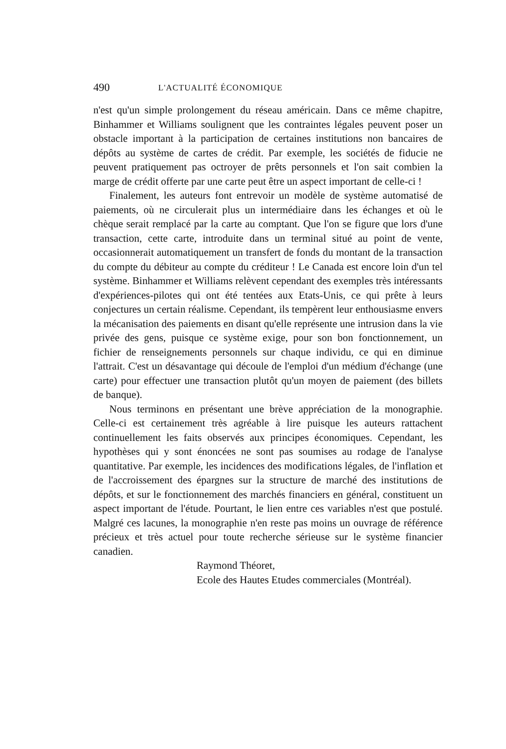490 L'ACTUALITÉ ÉCONOMIQUE
n'est qu'un simple prolongement du réseau américain. Dans ce même chapitre, Binhammer et Williams soulignent que les contraintes légales peuvent poser un obstacle important à la participation de certaines institutions non bancaires de dépôts au système de cartes de crédit. Par exemple, les sociétés de fiducie ne peuvent pratiquement pas octroyer de prêts personnels et l'on sait combien la marge de crédit offerte par une carte peut être un aspect important de celle-ci !
Finalement, les auteurs font entrevoir un modèle de système automatisé de paiements, où ne circulerait plus un intermédiaire dans les échanges et où le chèque serait remplacé par la carte au comptant. Que l'on se figure que lors d'une transaction, cette carte, introduite dans un terminal situé au point de vente, occasionnerait automatiquement un transfert de fonds du montant de la transaction du compte du débiteur au compte du créditeur ! Le Canada est encore loin d'un tel système. Binhammer et Williams relèvent cependant des exemples très intéressants d'expériences-pilotes qui ont été tentées aux Etats-Unis, ce qui prête à leurs conjectures un certain réalisme. Cependant, ils tempèrent leur enthousiasme envers la mécanisation des paiements en disant qu'elle représente une intrusion dans la vie privée des gens, puisque ce système exige, pour son bon fonctionnement, un fichier de renseignements personnels sur chaque individu, ce qui en diminue l'attrait. C'est un désavantage qui découle de l'emploi d'un médium d'échange (une carte) pour effectuer une transaction plutôt qu'un moyen de paiement (des billets de banque).
Nous terminons en présentant une brève appréciation de la monographie. Celle-ci est certainement très agréable à lire puisque les auteurs rattachent continuellement les faits observés aux principes économiques. Cependant, les hypothèses qui y sont énoncées ne sont pas soumises au rodage de l'analyse quantitative. Par exemple, les incidences des modifications légales, de l'inflation et de l'accroissement des épargnes sur la structure de marché des institutions de dépôts, et sur le fonctionnement des marchés financiers en général, constituent un aspect important de l'étude. Pourtant, le lien entre ces variables n'est que postulé. Malgré ces lacunes, la monographie n'en reste pas moins un ouvrage de référence précieux et très actuel pour toute recherche sérieuse sur le système financier canadien.
Raymond Théoret,
Ecole des Hautes Etudes commerciales (Montréal).